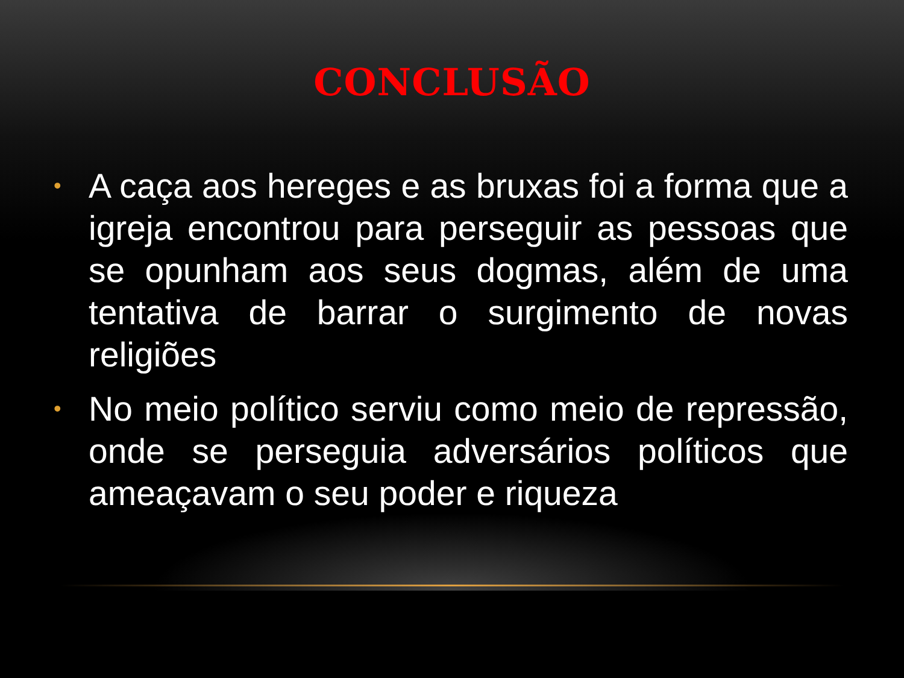CONCLUSÃO
• A caça aos hereges e as bruxas foi a forma que a igreja encontrou para perseguir as pessoas que se opunham aos seus dogmas, além de uma tentativa de barrar o surgimento de novas religiões
• No meio político serviu como meio de repressão, onde se perseguia adversários políticos que ameaçavam o seu poder e riqueza